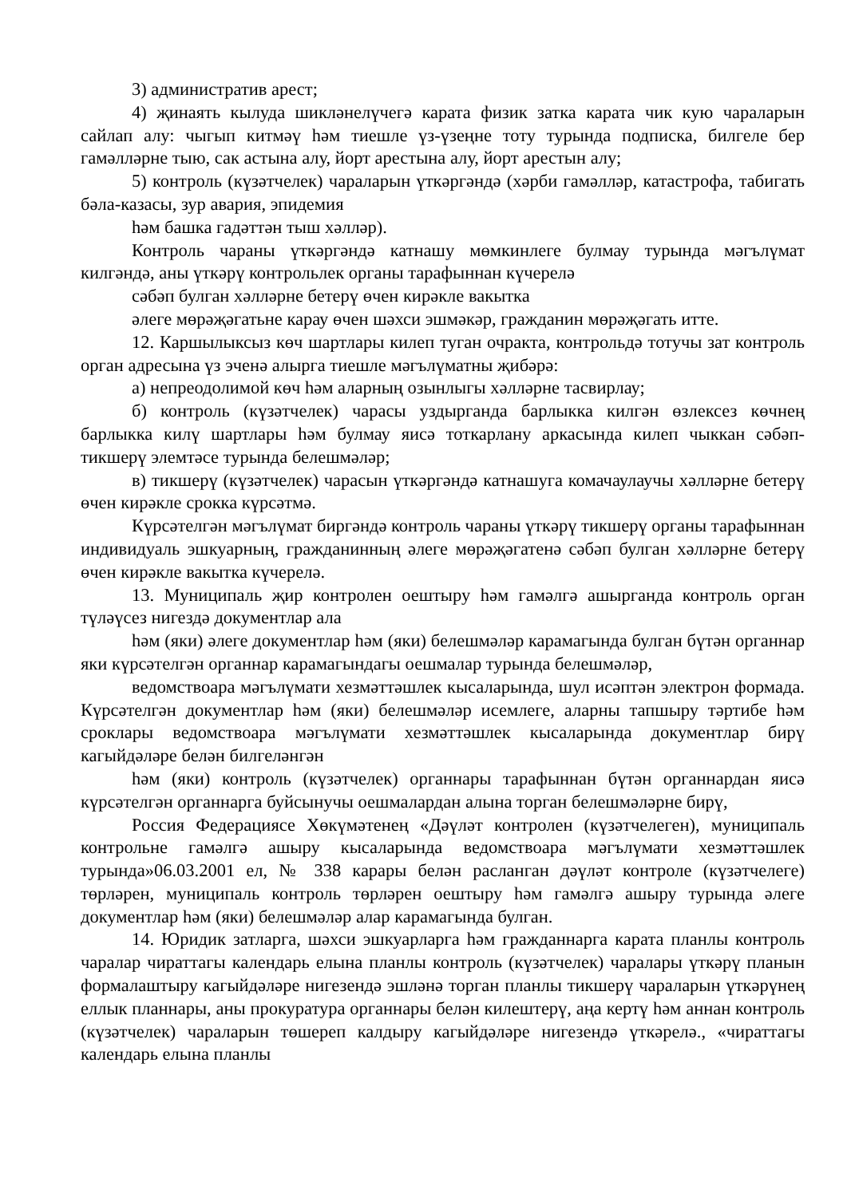3) административ арест;
4) җинаять кылуда шикләнелүчегә карата физик затка карата чик кую чараларын сайлап алу: чыгып китмәү һәм тиешле үз-үзеңне тоту турында подписка, билгеле бер гамәлләрне тыю, сак астына алу, йорт арестына алу, йорт арестын алу;
5) контроль (күзәтчелек) чараларын үткәргәндә (хәрби гамәлләр, катастрофа, табигать бәла-казасы, зур авария, эпидемия
һәм башка гадәттән тыш хәлләр).
Контроль чараны үткәргәндә катнашу мөмкинлеге булмау турында мәгълүмат килгәндә, аны үткәрү контрольлек органы тарафыннан күчерелә
сәбәп булган хәлләрне бетерү өчен кирәкле вакытка
әлеге мөрәҗәгатьне карау өчен шәхси эшмәкәр, гражданин мөрәҗәгать итте.
12. Каршылыксыз көч шартлары килеп туган очракта, контрольдә тотучы зат контроль орган адресына үз эченә алырга тиешле мәгълүматны җибәрә:
а) непреодолимой көч һәм аларның озынлыгы хәлләрне тасвирлау;
б) контроль (күзәтчелек) чарасы уздырганда барлыкка килгән өзлексез көчнең барлыкка килү шартлары һәм булмау яисә тоткарлану аркасында килеп чыккан сәбәп-тикшерү элемтәсе турында белешмәләр;
в) тикшерү (күзәтчелек) чарасын үткәргәндә катнашуга комачаулаучы хәлләрне бетерү өчен кирәкле срокка күрсәтмә.
Күрсәтелгән мәгълүмат биргәндә контроль чараны үткәрү тикшерү органы тарафыннан индивидуаль эшкуарның, гражданинның әлеге мөрәҗәгатенә сәбәп булган хәлләрне бетерү өчен кирәкле вакытка күчерелә.
13. Муниципаль җир контролен оештыру һәм гамәлгә ашырганда контроль орган түләүсез нигездә документлар ала
һәм (яки) әлеге документлар һәм (яки) белешмәләр карамагында булган бүтән органнар яки күрсәтелгән органнар карамагындагы оешмалар турында белешмәләр,
ведомствоара мәгълүмати хезмәттәшлек кысаларында, шул исәптән электрон формада. Күрсәтелгән документлар һәм (яки) белешмәләр исемлеге, аларны тапшыру тәртибе һәм сроклары ведомствоара мәгълүмати хезмәттәшлек кысаларында документлар бирү кагыйдәләре белән билгеләнгән
һәм (яки) контроль (күзәтчелек) органнары тарафыннан бүтән органнардан яисә күрсәтелгән органнарга буйсынучы оешмалардан алына торган белешмәләрне бирү,
Россия Федерациясе Хөкүмәтенең «Дәүләт контролен (күзәтчелеген), муниципаль контрольне гамәлгә ашыру кысаларында ведомствоара мәгълүмати хезмәттәшлек турында»06.03.2001 ел, № 338 карары белән расланган дәүләт контроле (күзәтчелеге) төрләрен, муниципаль контроль төрләрен оештыру һәм гамәлгә ашыру турында әлеге документлар һәм (яки) белешмәләр алар карамагында булган.
14. Юридик затларга, шәхси эшкуарларга һәм гражданнарга карата планлы контроль чаралар чираттагы календарь елына планлы контроль (күзәтчелек) чаралары үткәрү планын формалаштыру кагыйдәләре нигезендә эшләнә торган планлы тикшерү чараларын үткәрүнең еллык планнары, аны прокуратура органнары белән килештерү, аңа кертү һәм аннан контроль (күзәтчелек) чараларын төшереп калдыру кагыйдәләре нигезендә үткәрелә., «чираттагы календарь елына планлы